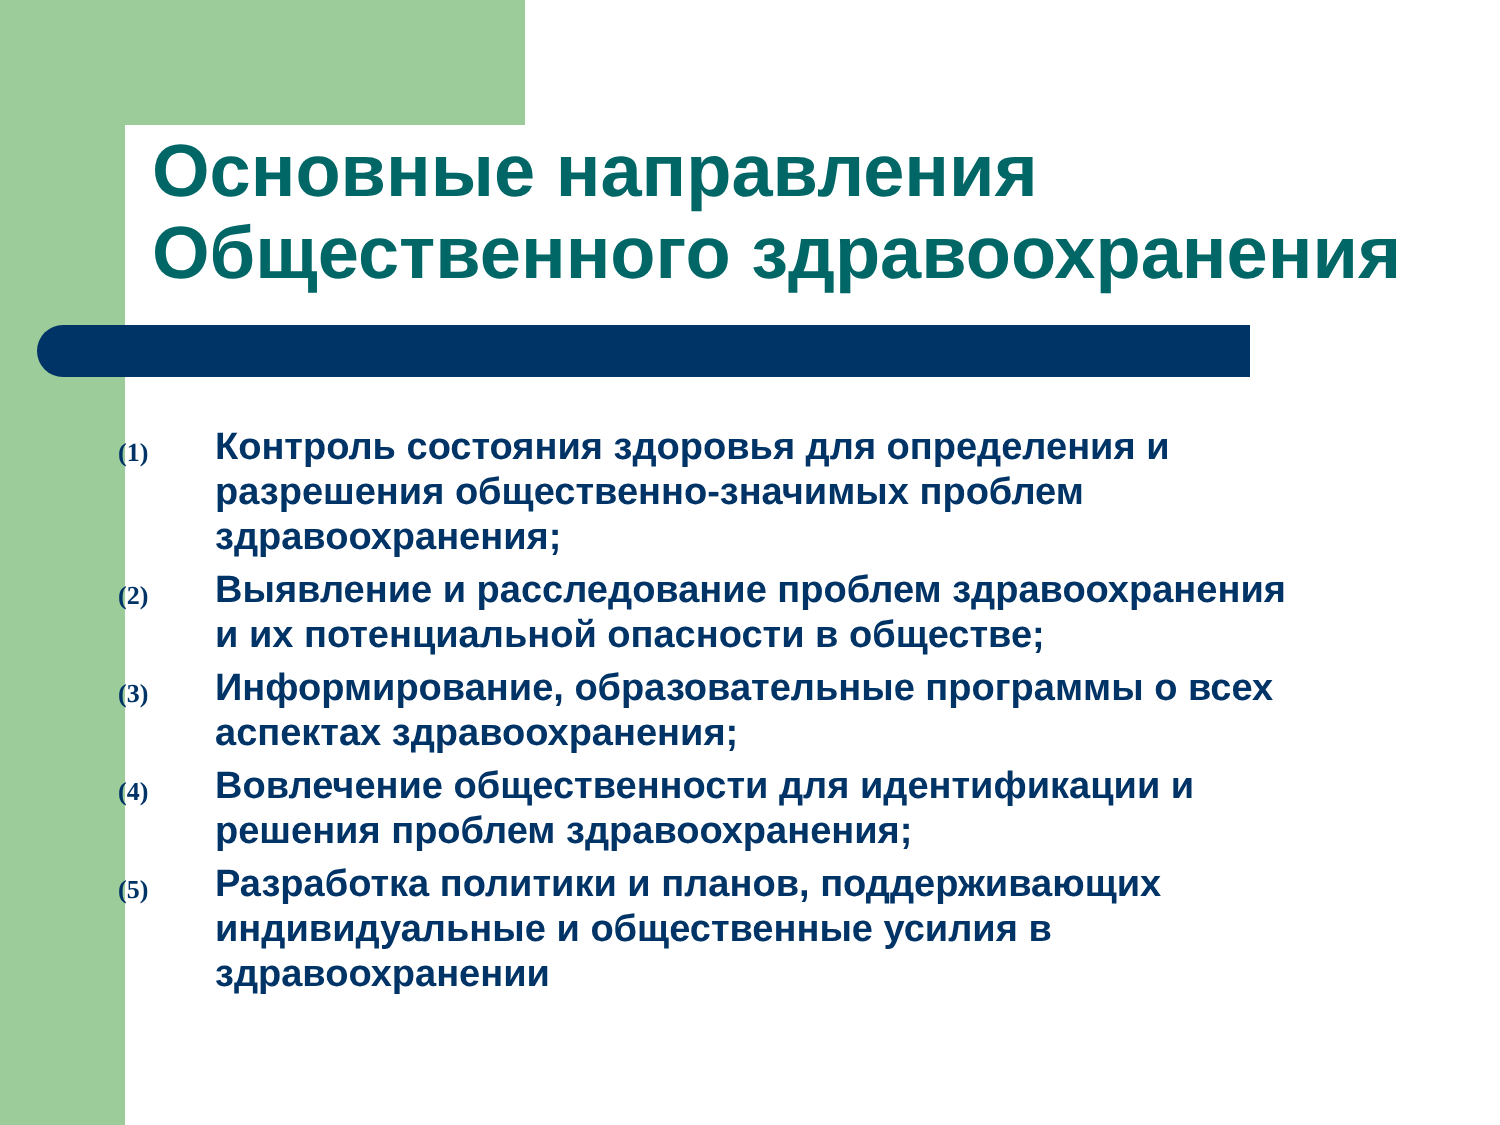Основные направления Общественного здравоохранения
(1) Контроль состояния здоровья для определения и разрешения общественно-значимых проблем здравоохранения;
(2) Выявление и расследование проблем здравоохранения и их потенциальной опасности в обществе;
(3) Информирование, образовательные программы о всех аспектах здравоохранения;
(4) Вовлечение общественности для идентификации и решения проблем здравоохранения;
(5) Разработка политики и планов, поддерживающих индивидуальные и общественные усилия в здравоохранении